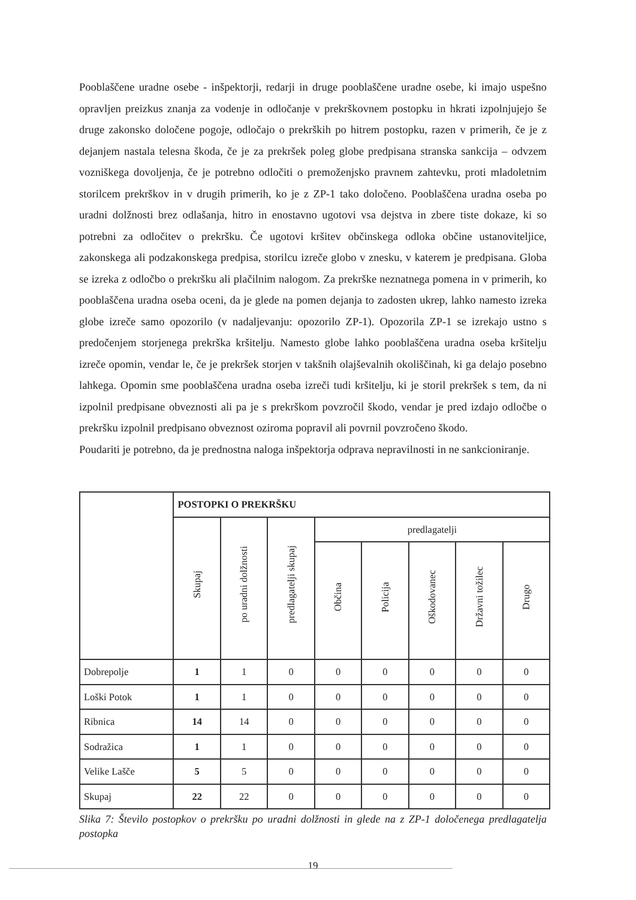Pooblaščene uradne osebe - inšpektorji, redarji in druge pooblaščene uradne osebe, ki imajo uspešno opravljen preizkus znanja za vodenje in odločanje v prekrškovnem postopku in hkrati izpolnjujejo še druge zakonsko določene pogoje, odločajo o prekrških po hitrem postopku, razen v primerih, če je z dejanjem nastala telesna škoda, če je za prekršek poleg globe predpisana stranska sankcija – odvzem vozniškega dovoljenja, če je potrebno odločiti o premoženjsko pravnem zahtevku, proti mladoletnim storilcem prekrškov in v drugih primerih, ko je z ZP-1 tako določeno. Pooblaščena uradna oseba po uradni dolžnosti brez odlašanja, hitro in enostavno ugotovi vsa dejstva in zbere tiste dokaze, ki so potrebni za odločitev o prekršku. Če ugotovi kršitev občinskega odloka občine ustanoviteljice, zakonskega ali podzakonskega predpisa, storilcu izreče globo v znesku, v katerem je predpisana. Globa se izreka z odločbo o prekršku ali plačilnim nalogom. Za prekrške neznatnega pomena in v primerih, ko pooblaščena uradna oseba oceni, da je glede na pomen dejanja to zadosten ukrep, lahko namesto izreka globe izreče samo opozorilo (v nadaljevanju: opozorilo ZP-1). Opozorila ZP-1 se izrekajo ustno s predočenjem storjenega prekrška kršitelju. Namesto globe lahko pooblaščena uradna oseba kršitelju izreče opomin, vendar le, če je prekršek storjen v takšnih olajševalnih okoliščinah, ki ga delajo posebno lahkega. Opomin sme pooblaščena uradna oseba izreči tudi kršitelju, ki je storil prekršek s tem, da ni izpolnil predpisane obveznosti ali pa je s prekrškom povzročil škodo, vendar je pred izdajo odločbe o prekršku izpolnil predpisano obveznost oziroma popravil ali povrnil povzročeno škodo.
Poudariti je potrebno, da je prednostna naloga inšpektorja odprava nepravilnosti in ne sankcioniranje.
| | POSTOPKI O PREKRŠKU | | | | | | | |
| | Skupaj | po uradni dolžnosti | predlagatelji skupaj | predlagatelji | | | | |
| | | | | Občina | Policija | Oškodovanec | Državni tožilec | Drugo |
| Dobrepolje | 1 | 1 | 0 | 0 | 0 | 0 | 0 | 0 |
| Loški Potok | 1 | 1 | 0 | 0 | 0 | 0 | 0 | 0 |
| Ribnica | 14 | 14 | 0 | 0 | 0 | 0 | 0 | 0 |
| Sodražica | 1 | 1 | 0 | 0 | 0 | 0 | 0 | 0 |
| Velike Lašče | 5 | 5 | 0 | 0 | 0 | 0 | 0 | 0 |
| Skupaj | 22 | 22 | 0 | 0 | 0 | 0 | 0 | 0 |
Slika 7: Število postopkov o prekršku po uradni dolžnosti in glede na z ZP-1 določenega predlagatelja postopka
19